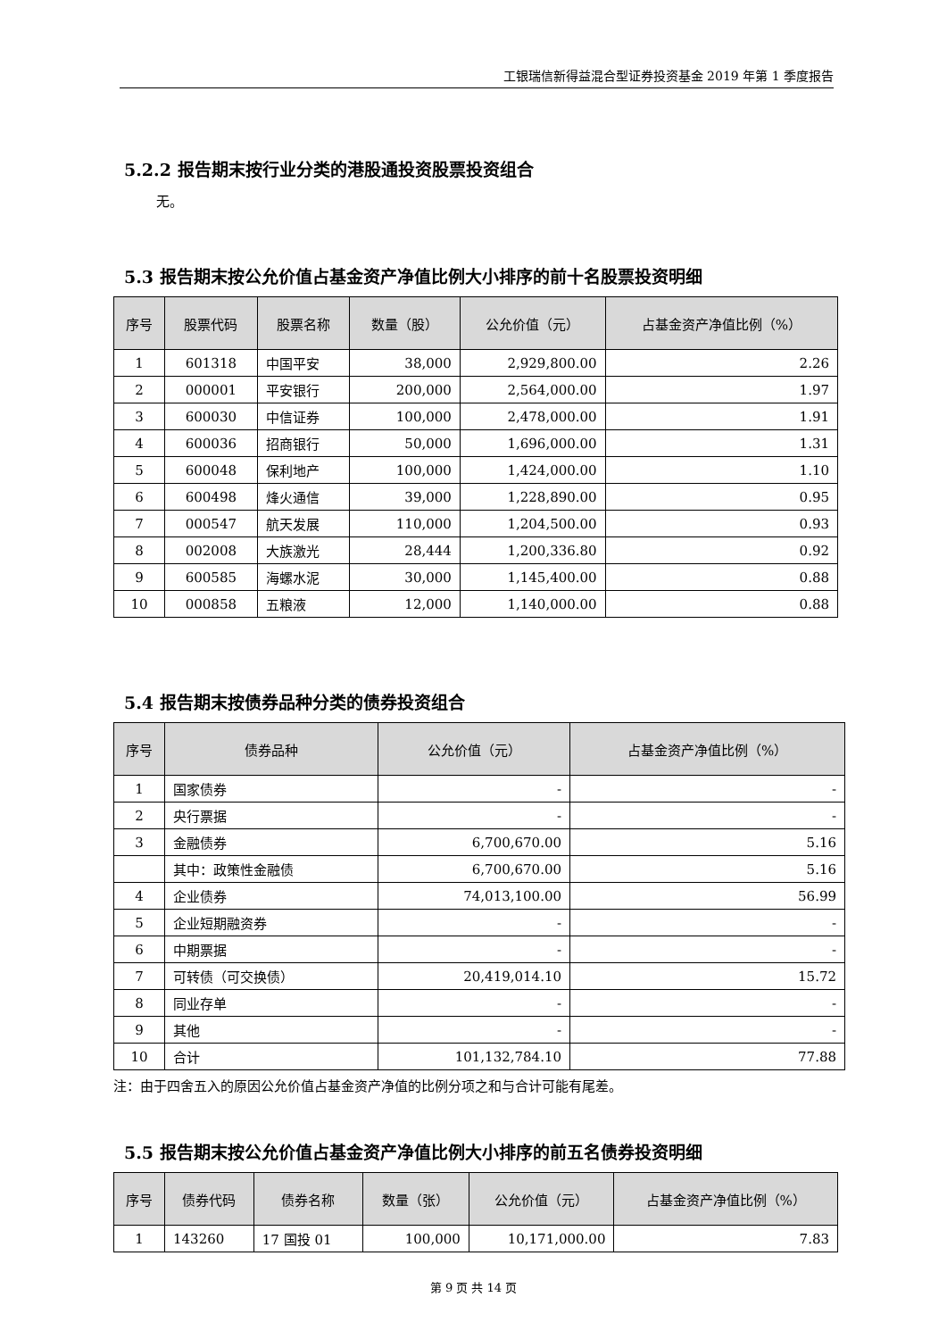工银瑞信新得益混合型证券投资基金 2019 年第 1 季度报告
5.2.2 报告期末按行业分类的港股通投资股票投资组合
无。
5.3 报告期末按公允价值占基金资产净值比例大小排序的前十名股票投资明细
| 序号 | 股票代码 | 股票名称 | 数量（股） | 公允价值（元） | 占基金资产净值比例（%） |
| --- | --- | --- | --- | --- | --- |
| 1 | 601318 | 中国平安 | 38,000 | 2,929,800.00 | 2.26 |
| 2 | 000001 | 平安银行 | 200,000 | 2,564,000.00 | 1.97 |
| 3 | 600030 | 中信证券 | 100,000 | 2,478,000.00 | 1.91 |
| 4 | 600036 | 招商银行 | 50,000 | 1,696,000.00 | 1.31 |
| 5 | 600048 | 保利地产 | 100,000 | 1,424,000.00 | 1.10 |
| 6 | 600498 | 烽火通信 | 39,000 | 1,228,890.00 | 0.95 |
| 7 | 000547 | 航天发展 | 110,000 | 1,204,500.00 | 0.93 |
| 8 | 002008 | 大族激光 | 28,444 | 1,200,336.80 | 0.92 |
| 9 | 600585 | 海螺水泥 | 30,000 | 1,145,400.00 | 0.88 |
| 10 | 000858 | 五粮液 | 12,000 | 1,140,000.00 | 0.88 |
5.4 报告期末按债券品种分类的债券投资组合
| 序号 | 债券品种 | 公允价值（元） | 占基金资产净值比例（%） |
| --- | --- | --- | --- |
| 1 | 国家债券 | - | - |
| 2 | 央行票据 | - | - |
| 3 | 金融债券 | 6,700,670.00 | 5.16 |
| | 其中：政策性金融债 | 6,700,670.00 | 5.16 |
| 4 | 企业债券 | 74,013,100.00 | 56.99 |
| 5 | 企业短期融资券 | - | - |
| 6 | 中期票据 | - | - |
| 7 | 可转债（可交换债） | 20,419,014.10 | 15.72 |
| 8 | 同业存单 | - | - |
| 9 | 其他 | - | - |
| 10 | 合计 | 101,132,784.10 | 77.88 |
注：由于四舍五入的原因公允价值占基金资产净值的比例分项之和与合计可能有尾差。
5.5 报告期末按公允价值占基金资产净值比例大小排序的前五名债券投资明细
| 序号 | 债券代码 | 债券名称 | 数量（张） | 公允价值（元） | 占基金资产净值比例（%） |
| --- | --- | --- | --- | --- | --- |
| 1 | 143260 | 17 国投 01 | 100,000 | 10,171,000.00 | 7.83 |
第 9 页 共 14 页